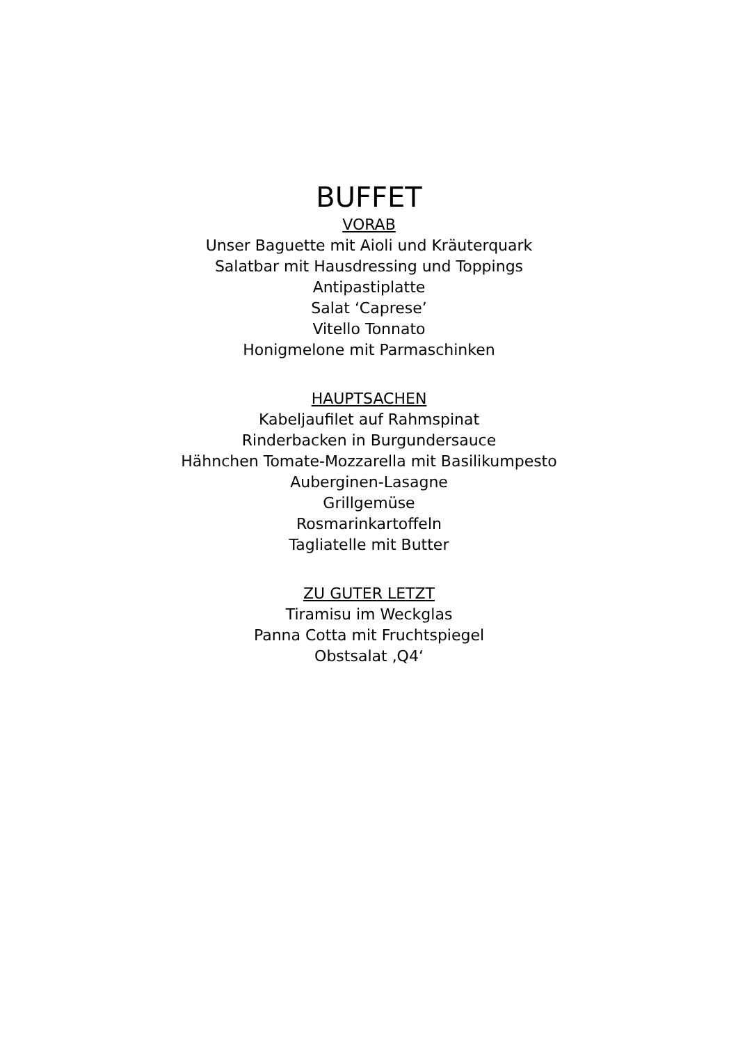BUFFET
VORAB
Unser Baguette mit Aioli und Kräuterquark
Salatbar mit Hausdressing und Toppings
Antipastiplatte
Salat ‘Caprese’
Vitello Tonnato
Honigmelone mit Parmaschinken
HAUPTSACHEN
Kabeljaufilet auf Rahmspinat
Rinderbacken in Burgundersauce
Hähnchen Tomate-Mozzarella mit Basilikumpesto
Auberginen-Lasagne
Grillgemüse
Rosmarinkartoffeln
Tagliatelle mit Butter
ZU GUTER LETZT
Tiramisu im Weckglas
Panna Cotta mit Fruchtspiegel
Obstsalat ‚Q4‘